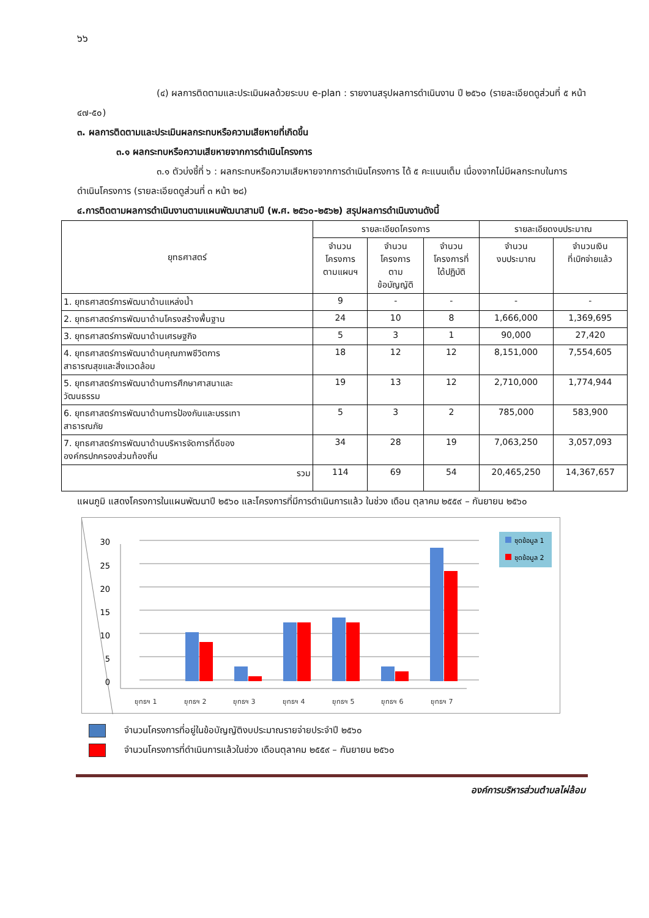๖๖
(๔) ผลการติดตามและประเมินผลด้วยระบบ e-plan : รายงานสรุปผลการดำเนินงาน ปี ๒๕๖๐ (รายละเอียดดูส่วนที่ ๕ หน้า ๔๗-๕๐)
๓. ผลการติดตามและประเมินผลกระทบหรือความเสียหายที่เกิดขึ้น
๓.๑ ผลกระทบหรือความเสียหายจากการดำเนินโครงการ
๓.๑ ตัวบ่งชี้ที่ ๖ : ผลกระทบหรือความเสียหายจากการดำเนินโครงการ ได้ ๕ คะแนนเต็ม เนื่องจากไม่มีผลกระทบในการดำเนินโครงการ (รายละเอียดดูส่วนที่ ๓ หน้า ๒๘)
๔.การติดตามผลการดำเนินงานตามแผนพัฒนาสามปี (พ.ศ. ๒๕๖๐-๒๕๖๒) สรุปผลการดำเนินงานดังนี้
| ยุทธศาสตร์ | รายละเอียดโครงการ | | | รายละเอียดงบประมาณ | |
| --- | --- | --- | --- | --- | --- |
| | จำนวน โครงการ ตามแผนฯ | จำนวน โครงการ ตาม ข้อบัญญัติ | จำนวน โครงการที่ ได้ปฏิบัติ | จำนวน งบประมาณ | จำนวนเงิน ที่เบิกจ่ายแล้ว |
| 1. ยุทธศาสตร์การพัฒนาด้านแหล่งน้ำ | 9 | - | - | - | - |
| 2. ยุทธศาสตร์การพัฒนาด้านโครงสร้างพื้นฐาน | 24 | 10 | 8 | 1,666,000 | 1,369,695 |
| 3. ยุทธศาสตร์การพัฒนาด้านเศรษฐกิจ | 5 | 3 | 1 | 90,000 | 27,420 |
| 4. ยุทธศาสตร์การพัฒนาด้านคุณภาพชีวิตการ สาธารณสุขและสิ่งแวดล้อม | 18 | 12 | 12 | 8,151,000 | 7,554,605 |
| 5. ยุทธศาสตร์การพัฒนาด้านการศึกษาศาสนาและ วัฒนธรรม | 19 | 13 | 12 | 2,710,000 | 1,774,944 |
| 6. ยุทธศาสตร์การพัฒนาด้านการป้องกันและบรรเทา สาธารณภัย | 5 | 3 | 2 | 785,000 | 583,900 |
| 7. ยุทธศาสตร์การพัฒนาด้านบริหารจัดการที่ดีของ องค์กรปกครองส่วนท้องถิ่น | 34 | 28 | 19 | 7,063,250 | 3,057,093 |
| รวม | 114 | 69 | 54 | 20,465,250 | 14,367,657 |
แผนภูมิ แสดงโครงการในแผนพัฒนาปี ๒๕๖๐ และโครงการที่มีการดำเนินการแล้ว ในช่วง เดือน ตุลาคม ๒๕๕๙ – กันยายน ๒๕๖๐
30
25
20
15
10
5
0
ยุทธฯ 1
ยุทธฯ 2
ยุทธฯ 3
ยุทธฯ 4
ยุทธฯ 5
ยุทธฯ 6
ยุทธฯ 7
ชุดข้อมูล 1
ชุดข้อมูล 2
จำนวนโครงการที่อยู่ในข้อบัญญัติงบประมาณรายจ่ายประจำปี ๒๕๖๐
จำนวนโครงการที่ดำเนินการแล้วในช่วง เดือนตุลาคม ๒๕๕๙ – กันยายน ๒๕๖๐
องค์การบริหารส่วนตำบลไผ่ล้อม